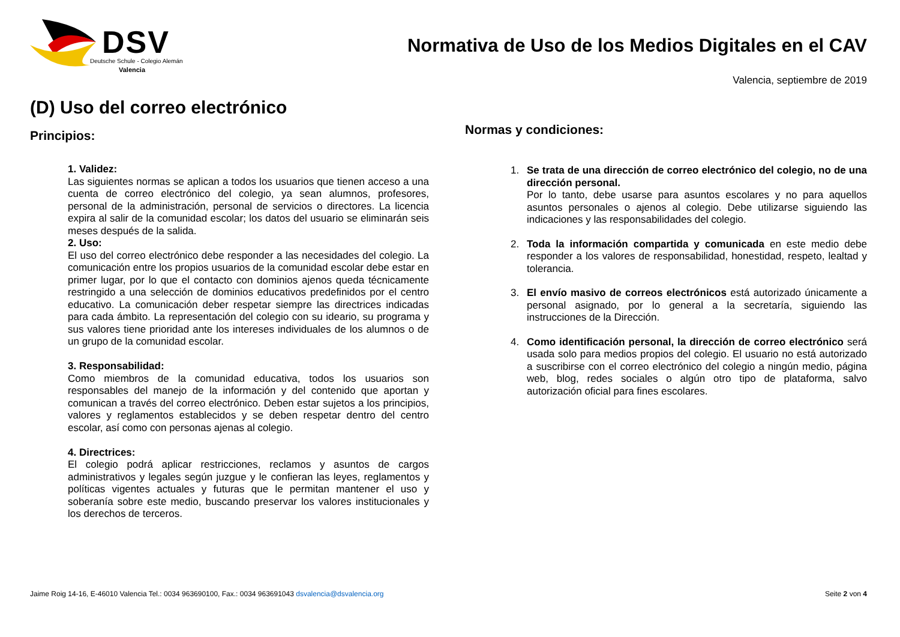DSV
Deutsche Schule - Colegio Alemán
Valencia
Normativa de Uso de los Medios Digitales en el CAV
Valencia, septiembre de 2019
(D) Uso del correo electrónico
Principios:
1. Validez:
Las siguientes normas se aplican a todos los usuarios que tienen acceso a una cuenta de correo electrónico del colegio, ya sean alumnos, profesores, personal de la administración, personal de servicios o directores. La licencia expira al salir de la comunidad escolar; los datos del usuario se eliminarán seis meses después de la salida.
2. Uso:
El uso del correo electrónico debe responder a las necesidades del colegio. La comunicación entre los propios usuarios de la comunidad escolar debe estar en primer lugar, por lo que el contacto con dominios ajenos queda técnicamente restringido a una selección de dominios educativos predefinidos por el centro educativo. La comunicación deber respetar siempre las directrices indicadas para cada ámbito. La representación del colegio con su ideario, su programa y sus valores tiene prioridad ante los intereses individuales de los alumnos o de un grupo de la comunidad escolar.
3. Responsabilidad:
Como miembros de la comunidad educativa, todos los usuarios son responsables del manejo de la información y del contenido que aportan y comunican a través del correo electrónico. Deben estar sujetos a los principios, valores y reglamentos establecidos y se deben respetar dentro del centro escolar, así como con personas ajenas al colegio.
4. Directrices:
El colegio podrá aplicar restricciones, reclamos y asuntos de cargos administrativos y legales según juzgue y le confieran las leyes, reglamentos y políticas vigentes actuales y futuras que le permitan mantener el uso y soberanía sobre este medio, buscando preservar los valores institucionales y los derechos de terceros.
Normas y condiciones:
1. Se trata de una dirección de correo electrónico del colegio, no de una dirección personal.
Por lo tanto, debe usarse para asuntos escolares y no para aquellos asuntos personales o ajenos al colegio. Debe utilizarse siguiendo las indicaciones y las responsabilidades del colegio.
2. Toda la información compartida y comunicada en este medio debe responder a los valores de responsabilidad, honestidad, respeto, lealtad y tolerancia.
3. El envío masivo de correos electrónicos está autorizado únicamente a personal asignado, por lo general a la secretaría, siguiendo las instrucciones de la Dirección.
4. Como identificación personal, la dirección de correo electrónico será usada solo para medios propios del colegio. El usuario no está autorizado a suscribirse con el correo electrónico del colegio a ningún medio, página web, blog, redes sociales o algún otro tipo de plataforma, salvo autorización oficial para fines escolares.
Jaime Roig 14-16, E-46010 Valencia Tel.: 0034 963690100, Fax.: 0034 963691043 dsvalencia@dsvalencia.org Seite 2 von 4